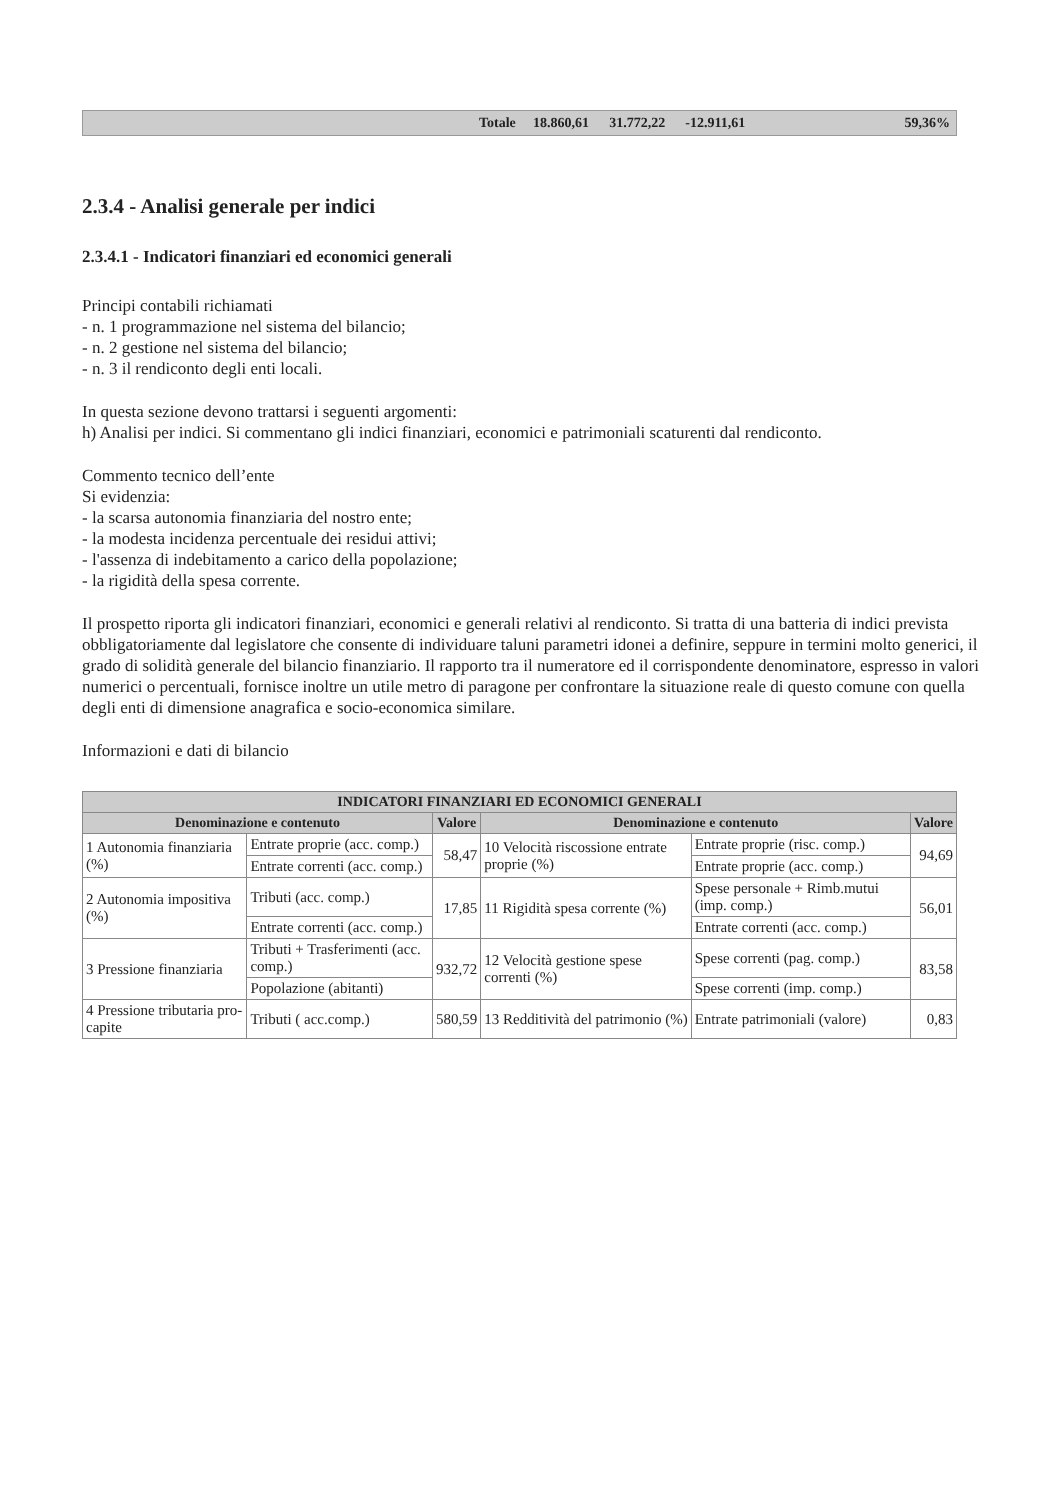| | Totale | 18.860,61 | 31.772,22 | -12.911,61 | | 59,36% |
2.3.4 - Analisi generale per indici
2.3.4.1 - Indicatori finanziari ed economici generali
Principi contabili richiamati
- n. 1 programmazione nel sistema del bilancio;
- n. 2 gestione nel sistema del bilancio;
- n. 3 il rendiconto degli enti locali.
In questa sezione devono trattarsi i seguenti argomenti:
h) Analisi per indici. Si commentano gli indici finanziari, economici e patrimoniali scaturenti dal rendiconto.
Commento tecnico dell’ente
Si evidenzia:
- la scarsa autonomia finanziaria del nostro ente;
- la modesta incidenza percentuale dei residui attivi;
- l'assenza di indebitamento a carico della popolazione;
- la rigidità della spesa corrente.
Il prospetto riporta gli indicatori finanziari, economici e generali relativi al rendiconto. Si tratta di una batteria di indici prevista obbligatoriamente dal legislatore che consente di individuare taluni parametri idonei a definire, seppure in termini molto generici, il grado di solidità generale del bilancio finanziario. Il rapporto tra il numeratore ed il corrispondente denominatore, espresso in valori numerici o percentuali, fornisce inoltre un utile metro di paragone per confrontare la situazione reale di questo comune con quella degli enti di dimensione anagrafica e socio-economica similare.
Informazioni e dati di bilancio
| INDICATORI FINANZIARI ED ECONOMICI GENERALI | | | | | |
| --- | --- | --- | --- | --- | --- |
| Denominazione e contenuto | | Valore | Denominazione e contenuto | | Valore |
| 1 Autonomia finanziaria (%) | Entrate proprie (acc. comp.) | 58,47 | 10 Velocità riscossione entrate proprie (%) | Entrate proprie (risc. comp.) | 94,69 |
| | Entrate correnti (acc. comp.) | | | Entrate proprie (acc. comp.) | |
| 2 Autonomia impositiva (%) | Tributi (acc. comp.) | 17,85 | 11 Rigidità spesa corrente (%) | Spese personale + Rimb.mutui (imp. comp.) | 56,01 |
| | Entrate correnti (acc. comp.) | | | Entrate correnti (acc. comp.) | |
| 3 Pressione finanziaria | Tributi + Trasferimenti (acc. comp.) | 932,72 | 12 Velocità gestione spese correnti (%) | Spese correnti (pag. comp.) | 83,58 |
| | Popolazione (abitanti) | | | Spese correnti (imp. comp.) | |
| 4 Pressione tributaria pro-capite | Tributi ( acc.comp.) | 580,59 | 13 Redditività del patrimonio (%) | Entrate patrimoniali (valore) | 0,83 |